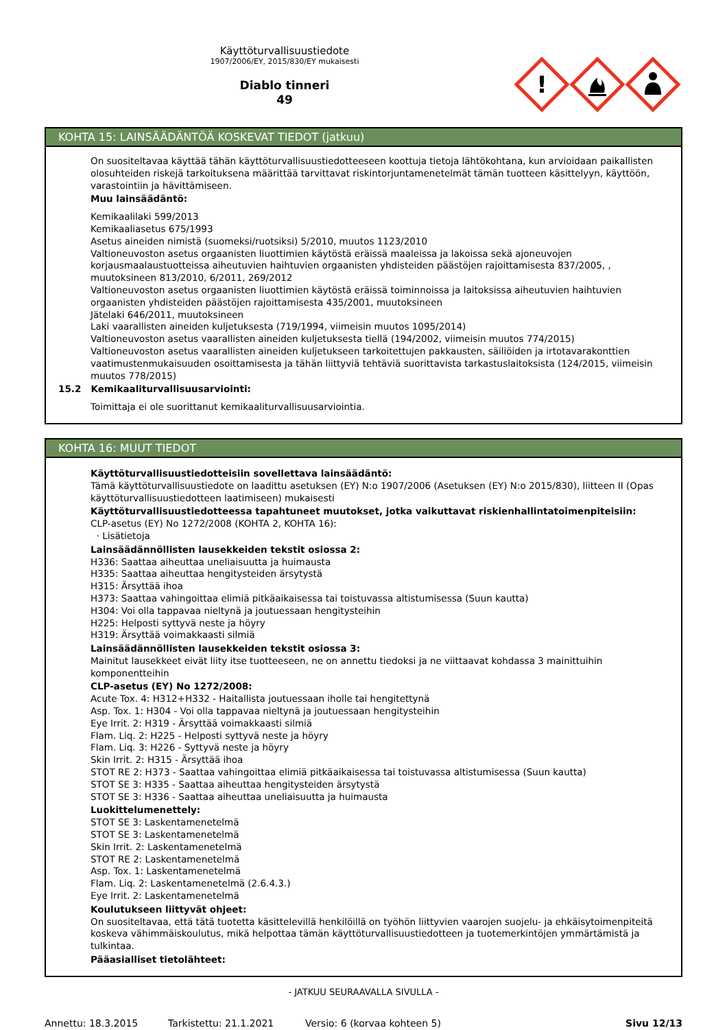Käyttöturvallisuustiedote
1907/2006/EY, 2015/830/EY mukaisesti
Diablo tinneri
49
!
KOHTA 15: LAINSÄÄDÄNTÖÄ KOSKEVAT TIEDOT (jatkuu)
On suositeltavaa käyttää tähän käyttöturvallisuustiedotteeseen koottuja tietoja lähtökohtana, kun arvioidaan paikallisten olosuhteiden riskejä tarkoituksena määrittää tarvittavat riskintorjuntamenetelmät tämän tuotteen käsittelyyn, käyttöön, varastointiin ja hävittämiseen.
Muu lainsäädäntö:
Kemikaalilaki 599/2013
Kemikaaliasetus 675/1993
Asetus aineiden nimistä (suomeksi/ruotsiksi) 5/2010, muutos 1123/2010
Valtioneuvoston asetus orgaanisten liuottimien käytöstä eräissä maaleissa ja lakoissa sekä ajoneuvojen korjausmaalaustuotteissa aiheutuvien haihtuvien orgaanisten yhdisteiden päästöjen rajoittamisesta 837/2005, , muutoksineen 813/2010, 6/2011, 269/2012
Valtioneuvoston asetus orgaanisten liuottimien käytöstä eräissä toiminnoissa ja laitoksissa aiheutuvien haihtuvien orgaanisten yhdisteiden päästöjen rajoittamisesta 435/2001, muutoksineen
Jätelaki 646/2011, muutoksineen
Laki vaarallisten aineiden kuljetuksesta (719/1994, viimeisin muutos 1095/2014)
Valtioneuvoston asetus vaarallisten aineiden kuljetuksesta tiellä (194/2002, viimeisin muutos 774/2015)
Valtioneuvoston asetus vaarallisten aineiden kuljetukseen tarkoitettujen pakkausten, säiliöiden ja irtotavarakonttien vaatimustenmukaisuuden osoittamisesta ja tähän liittyviä tehtäviä suorittavista tarkastuslaitoksista (124/2015, viimeisin muutos 778/2015)
15.2 Kemikaaliturvallisuusarviointi:
Toimittaja ei ole suorittanut kemikaaliturvallisuusarviointia.
KOHTA 16: MUUT TIEDOT
Käyttöturvallisuustiedotteisiin sovellettava lainsäädäntö:
Tämä käyttöturvallisuustiedote on laadittu asetuksen (EY) N:o 1907/2006 (Asetuksen (EY) N:o 2015/830), liitteen II (Opas käyttöturvallisuustiedotteen laatimiseen) mukaisesti
Käyttöturvallisuustiedotteessa tapahtuneet muutokset, jotka vaikuttavat riskienhallintatoimenpiteisiin:
CLP-asetus (EY) No 1272/2008 (KOHTA 2, KOHTA 16):
· Lisätietoja
Lainsäädännöllisten lausekkeiden tekstit osiossa 2:
H336: Saattaa aiheuttaa uneliaisuutta ja huimausta
H335: Saattaa aiheuttaa hengitysteiden ärsytystä
H315: Ärsyttää ihoa
H373: Saattaa vahingoittaa elimiä pitkäaikaisessa tai toistuvassa altistumisessa (Suun kautta)
H304: Voi olla tappavaa nieltynä ja joutuessaan hengitysteihin
H225: Helposti syttyvä neste ja höyry
H319: Ärsyttää voimakkaasti silmiä
Lainsäädännöllisten lausekkeiden tekstit osiossa 3:
Mainitut lausekkeet eivät liity itse tuotteeseen, ne on annettu tiedoksi ja ne viittaavat kohdassa 3 mainittuihin komponentteihin
CLP-asetus (EY) No 1272/2008:
Acute Tox. 4: H312+H332 - Haitallista joutuessaan iholle tai hengitettynä
Asp. Tox. 1: H304 - Voi olla tappavaa nieltynä ja joutuessaan hengitysteihin
Eye Irrit. 2: H319 - Ärsyttää voimakkaasti silmiä
Flam. Liq. 2: H225 - Helposti syttyvä neste ja höyry
Flam. Liq. 3: H226 - Syttyvä neste ja höyry
Skin Irrit. 2: H315 - Ärsyttää ihoa
STOT RE 2: H373 - Saattaa vahingoittaa elimiä pitkäaikaisessa tai toistuvassa altistumisessa (Suun kautta)
STOT SE 3: H335 - Saattaa aiheuttaa hengitysteiden ärsytystä
STOT SE 3: H336 - Saattaa aiheuttaa uneliaisuutta ja huimausta
Luokittelumenettely:
STOT SE 3: Laskentamenetelmä
STOT SE 3: Laskentamenetelmä
Skin Irrit. 2: Laskentamenetelmä
STOT RE 2: Laskentamenetelmä
Asp. Tox. 1: Laskentamenetelmä
Flam. Liq. 2: Laskentamenetelmä (2.6.4.3.)
Eye Irrit. 2: Laskentamenetelmä
Koulutukseen liittyvät ohjeet:
On suositeltavaa, että tätä tuotetta käsittelevillä henkilöillä on työhön liittyvien vaarojen suojelu- ja ehkäisytoimenpiteitä koskeva vähimmäiskoulutus, mikä helpottaa tämän käyttöturvallisuustiedotteen ja tuotemerkintöjen ymmärtämistä ja tulkintaa.
Pääasialliset tietolähteet:
- JATKUU SEURAAVALLA SIVULLA -
Annettu: 18.3.2015 Tarkistettu: 21.1.2021 Versio: 6 (korvaa kohteen 5) Sivu 12/13